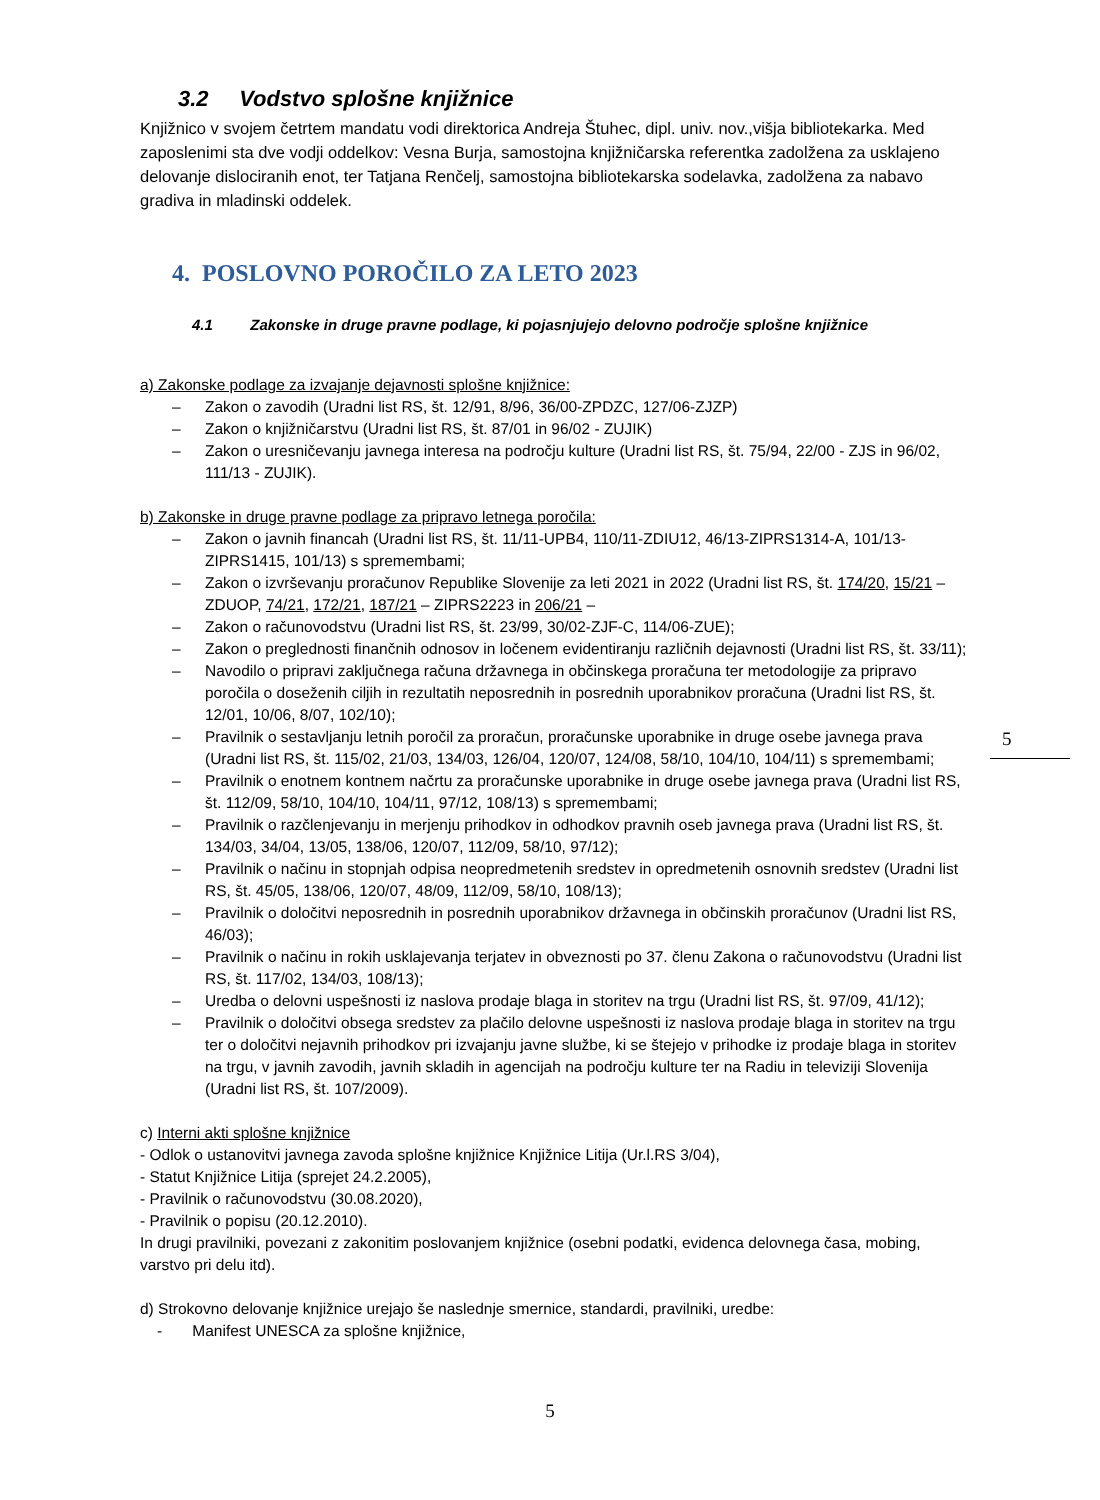3.2 Vodstvo splošne knjižnice
Knjižnico v svojem četrtem mandatu vodi direktorica Andreja Štuhec, dipl. univ. nov.,višja bibliotekarka. Med zaposlenimi sta dve vodji oddelkov: Vesna Burja, samostojna knjižničarska referentka zadolžena za usklajeno delovanje dislociranih enot, ter Tatjana Renčelj, samostojna bibliotekarska sodelavka, zadolžena za nabavo gradiva in mladinski oddelek.
4. POSLOVNO POROČILO ZA LETO 2023
4.1 Zakonske in druge pravne podlage, ki pojasnjujejo delovno področje splošne knjižnice
a) Zakonske podlage za izvajanje dejavnosti splošne knjižnice:
– Zakon o zavodih (Uradni list RS, št. 12/91, 8/96, 36/00-ZPDZC, 127/06-ZJZP)
– Zakon o knjižničarstvu (Uradni list RS, št. 87/01 in 96/02 - ZUJIK)
– Zakon o uresničevanju javnega interesa na področju kulture (Uradni list RS, št. 75/94, 22/00 - ZJS in 96/02, 111/13 - ZUJIK).
b) Zakonske in druge pravne podlage za pripravo letnega poročila:
– Zakon o javnih financah (Uradni list RS, št. 11/11-UPB4, 110/11-ZDIU12, 46/13-ZIPRS1314-A, 101/13-ZIPRS1415, 101/13) s spremembami;
– Zakon o izvrševanju proračunov Republike Slovenije za leti 2021 in 2022 (Uradni list RS, št. 174/20, 15/21 – ZDUOP, 74/21, 172/21, 187/21 – ZIPRS2223 in 206/21 –
– Zakon o računovodstvu (Uradni list RS, št. 23/99, 30/02-ZJF-C, 114/06-ZUE);
– Zakon o preglednosti finančnih odnosov in ločenem evidentiranju različnih dejavnosti (Uradni list RS, št. 33/11);
– Navodilo o pripravi zaključnega računa državnega in občinskega proračuna ter metodologije za pripravo poročila o doseženih ciljih in rezultatih neposrednih in posrednih uporabnikov proračuna (Uradni list RS, št. 12/01, 10/06, 8/07, 102/10);
– Pravilnik o sestavljanju letnih poročil za proračun, proračunske uporabnike in druge osebe javnega prava (Uradni list RS, št. 115/02, 21/03, 134/03, 126/04, 120/07, 124/08, 58/10, 104/10, 104/11) s spremembami;
– Pravilnik o enotnem kontnem načrtu za proračunske uporabnike in druge osebe javnega prava (Uradni list RS, št. 112/09, 58/10, 104/10, 104/11, 97/12, 108/13) s spremembami;
– Pravilnik o razčlenjevanju in merjenju prihodkov in odhodkov pravnih oseb javnega prava (Uradni list RS, št. 134/03, 34/04, 13/05, 138/06, 120/07, 112/09, 58/10, 97/12);
– Pravilnik o načinu in stopnjah odpisa neopredmetenih sredstev in opredmetenih osnovnih sredstev (Uradni list RS, št. 45/05, 138/06, 120/07, 48/09, 112/09, 58/10, 108/13);
– Pravilnik o določitvi neposrednih in posrednih uporabnikov državnega in občinskih proračunov (Uradni list RS, 46/03);
– Pravilnik o načinu in rokih usklajevanja terjatev in obveznosti po 37. členu Zakona o računovodstvu (Uradni list RS, št. 117/02, 134/03, 108/13);
– Uredba o delovni uspešnosti iz naslova prodaje blaga in storitev na trgu (Uradni list RS, št. 97/09, 41/12);
– Pravilnik o določitvi obsega sredstev za plačilo delovne uspešnosti iz naslova prodaje blaga in storitev na trgu ter o določitvi nejavnih prihodkov pri izvajanju javne službe, ki se štejejo v prihodke iz prodaje blaga in storitev na trgu, v javnih zavodih, javnih skladih in agencijah na področju kulture ter na Radiu in televiziji Slovenija (Uradni list RS, št. 107/2009).
c) Interni akti splošne knjižnice
- Odlok o ustanovitvi javnega zavoda splošne knjižnice Knjižnice Litija (Ur.l.RS 3/04),
- Statut Knjižnice Litija (sprejet 24.2.2005),
- Pravilnik o računovodstvu (30.08.2020),
- Pravilnik o popisu (20.12.2010).
In drugi pravilniki, povezani z zakonitim poslovanjem knjižnice (osebni podatki, evidenca delovnega časa, mobing, varstvo pri delu itd).
d) Strokovno delovanje knjižnice urejajo še naslednje smernice, standardi, pravilniki, uredbe:
- Manifest UNESCA za splošne knjižnice,
5
5